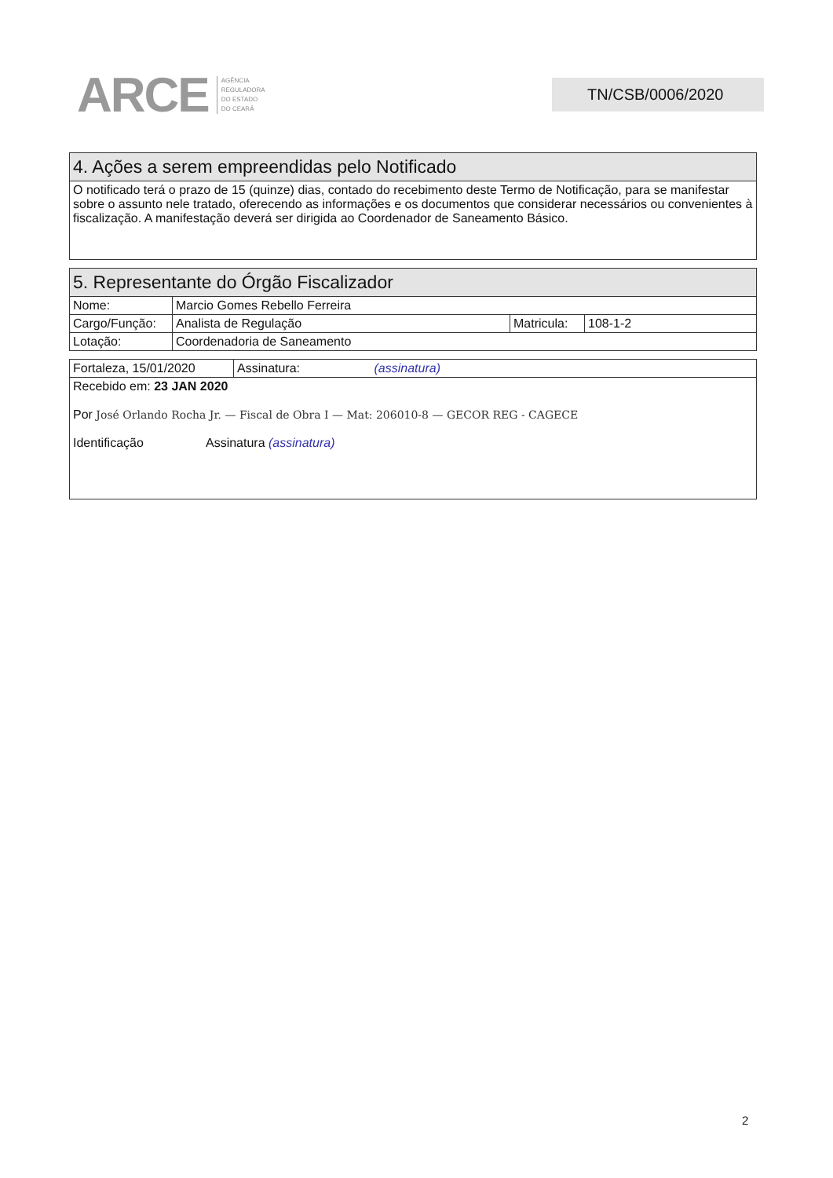ARCE AGÊNCIA
REGULADORA
DO ESTADO
DO CEARÁ
TN/CSB/0006/2020
| 4. Ações a serem empreendidas pelo Notificado |
| --- |
| O notificado terá o prazo de 15 (quinze) dias, contado do recebimento deste Termo de Notificação, para se manifestar sobre o assunto nele tratado, oferecendo as informações e os documentos que considerar necessários ou convenientes à fiscalização. A manifestação deverá ser dirigida ao Coordenador de Saneamento Básico. |
| 5. Representante do Órgão Fiscalizador | | | |
| --- | --- | --- | --- |
| Nome: | Marcio Gomes Rebello Ferreira | | |
| Cargo/Função: | Analista de Regulação | Matricula: | 108-1-2 |
| Lotação: | Coordenadoria de Saneamento | | |
| Fortaleza, 15/01/2020 | Assinatura: (assinatura) |
| Recebido em: 23 JAN 2020 Por José Orlando Rocha Jr. — Fiscal de Obra I — Mat: 206010-8 — GECOR REG - CAGECE Identificação Assinatura (assinatura) | |
2